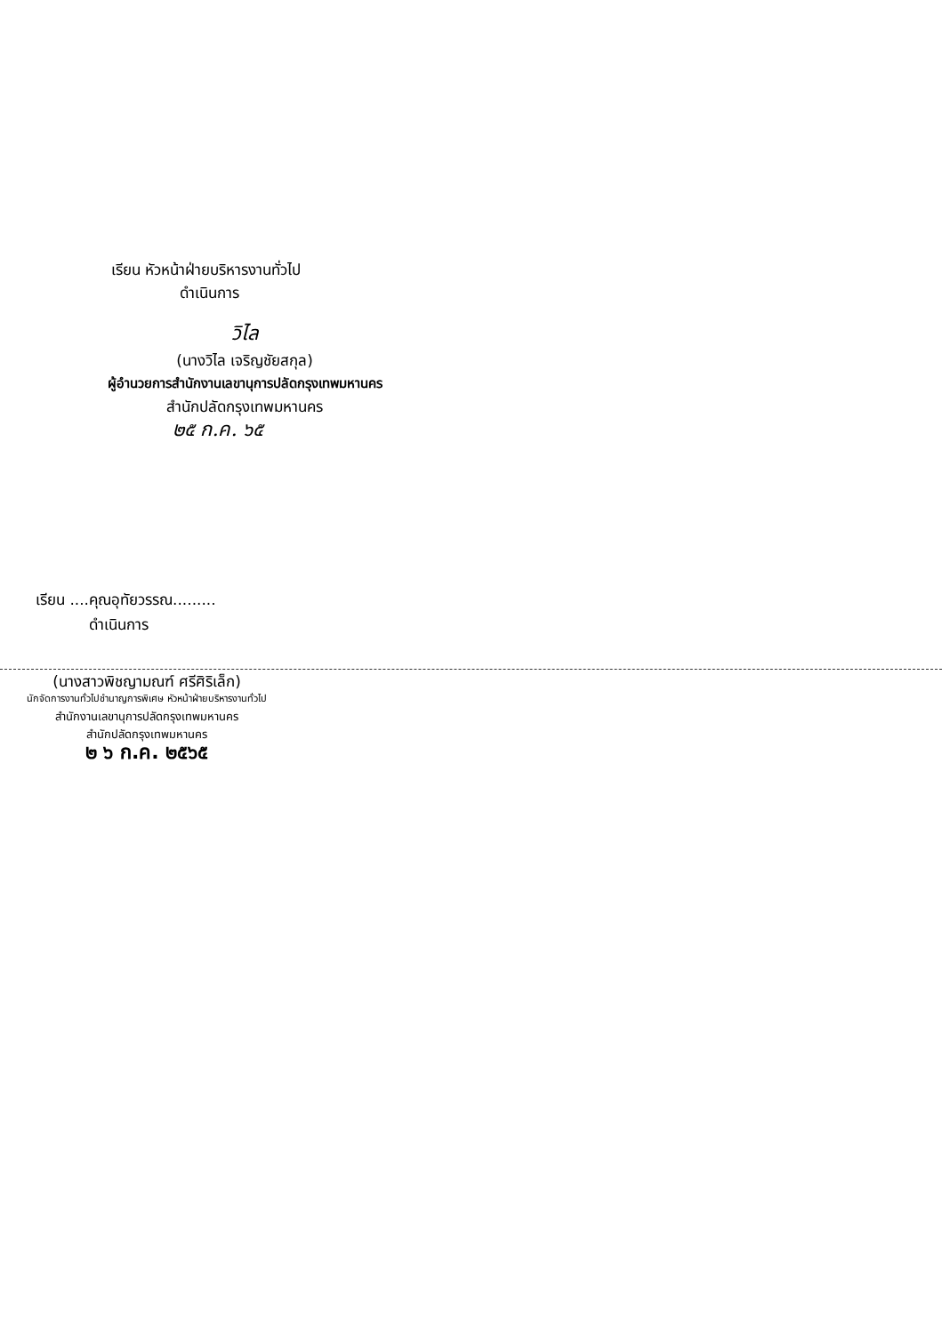เรียน หัวหน้าฝ่ายบริหารงานทั่วไป
ดำเนินการ
วิไล
(นางวิไล เจริญชัยสกุล)
ผู้อำนวยการสำนักงานเลขานุการปลัดกรุงเทพมหานคร
สำนักปลัดกรุงเทพมหานคร
๒๕ ก.ค. ๖๕
เรียน ....คุณอุทัยวรรณ.........
ดำเนินการ
(นางสาวพิชญามณฑ์ ศรีศิริเล็ก)
นักจัดการงานทั่วไปชำนาญการพิเศษ หัวหน้าฝ่ายบริหารงานทั่วไป
สำนักงานเลขานุการปลัดกรุงเทพมหานคร
สำนักปลัดกรุงเทพมหานคร
๒ ๖ ก.ค. ๒๕๖๕